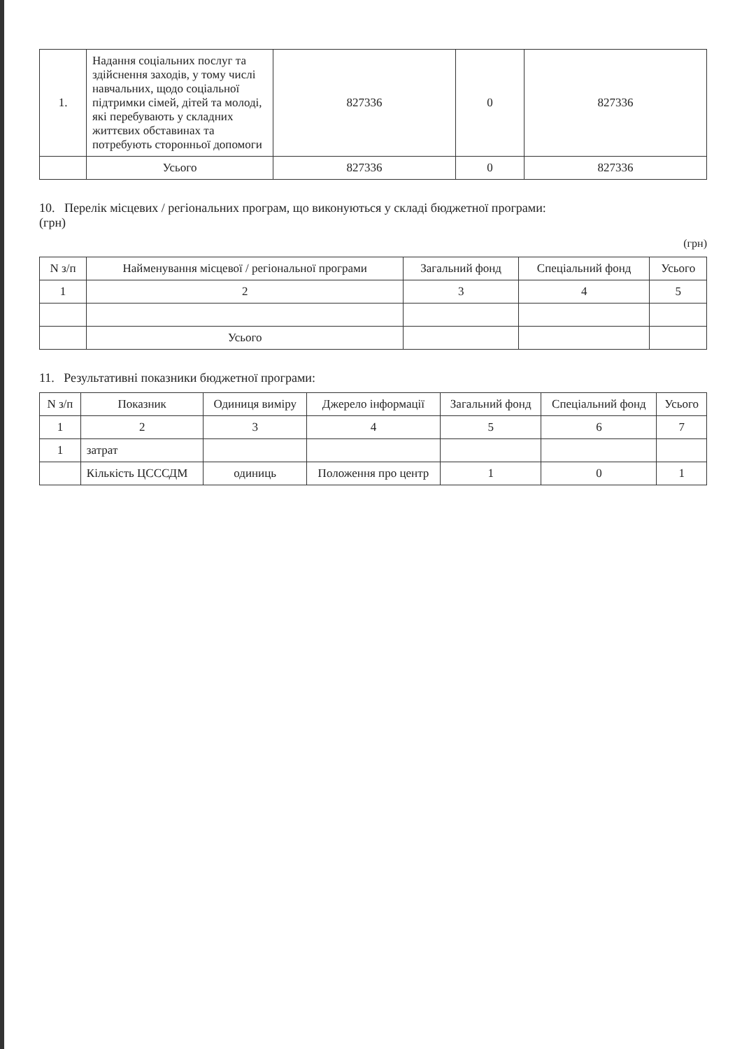| 1. | Надання соціальних послуг та здійснення заходів, у тому числі навчальних, щодо соціальної підтримки сімей, дітей та молоді, які перебувають у складних життєвих обставинах та потребують сторонньої допомоги | 827336 | 0 | 827336 |
| | Усього | 827336 | 0 | 827336 |
10. Перелік місцевих / регіональних програм, що виконуються у складі бюджетної програми:
(грн)
(грн)
| N з/п | Найменування місцевої / регіональної програми | Загальний фонд | Спеціальний фонд | Усього |
| --- | --- | --- | --- | --- |
| 1 | 2 | 3 | 4 | 5 |
| | Усього | | | |
11. Результативні показники бюджетної програми:
| N з/п | Показник | Одиниця виміру | Джерело інформації | Загальний фонд | Спеціальний фонд | Усього |
| --- | --- | --- | --- | --- | --- | --- |
| 1 | 2 | 3 | 4 | 5 | 6 | 7 |
| 1 | затрат | | | | | |
| | Кількість ЦСССДМ | одиниць | Положення про центр | 1 | 0 | 1 |